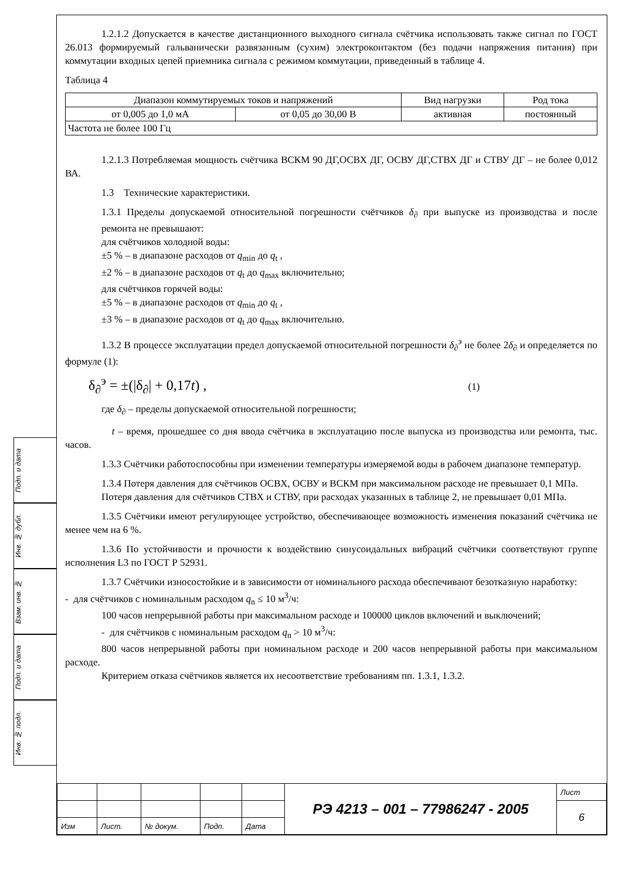Подп. и дата
Инв. № дубл.
Взам. инв. №
Подп. и дата
Инв. № подл.
1.2.1.2 Допускается в качестве дистанционного выходного сигнала счётчика использовать также сигнал по ГОСТ 26.013 формируемый гальванически развязанным (сухим) электроконтактом (без подачи напряжения питания) при коммутации входных цепей приемника сигнала с режимом коммутации, приведенный в таблице 4.
Таблица 4
| Диапазон коммутируемых токов и напряжений | | Вид нагрузки | Род тока |
| от 0,005 до 1,0 мА | от 0,05 до 30,00 В | активная | постоянный |
| Частота не более 100 Гц | | | |
1.2.1.3 Потребляемая мощность счётчика ВСКМ 90 ДГ,ОСВХ ДГ, ОСВУ ДГ,СТВХ ДГ и СТВУ ДГ – не более 0,012 ВА.
1.3 Технические характеристики.
1.3.1 Пределы допускаемой относительной погрешности счётчиков δ<sub>∂</sub> при выпуске из производства и после ремонта не превышают:
для счётчиков холодной воды:
±5 % – в диапазоне расходов от q<sub>min</sub> до q<sub>t</sub> ,
±2 % – в диапазоне расходов от q<sub>t</sub> до q<sub>max</sub> включительно;
для счётчиков горячей воды:
±5 % – в диапазоне расходов от q<sub>min</sub> до q<sub>t</sub> ,
±3 % – в диапазоне расходов от q<sub>t</sub> до q<sub>max</sub> включительно.
1.3.2 В процессе эксплуатации предел допускаемой относительной погрешности δ<sub>∂</sub><sup>э</sup> не более 2δ<sub>∂</sub> и определяется по формуле (1):
δ<sub>∂</sub><sup>э</sup> = ±(|δ<sub>∂</sub>| + 0,17t) , (1)
где δ<sub>∂</sub> – пределы допускаемой относительной погрешности;
t – время, прошедшее со дня ввода счётчика в эксплуатацию после выпуска из производства или ремонта, тыс. часов.
1.3.3 Счётчики работоспособны при изменении температуры измеряемой воды в рабочем диапазоне температур.
1.3.4 Потеря давления для счётчиков ОСВХ, ОСВУ и ВСКМ при максимальном расходе не превышает 0,1 МПа.
Потеря давления для счётчиков СТВХ и СТВУ, при расходах указанных в таблице 2, не превышает 0,01 МПа.
1.3.5 Счётчики имеют регулирующее устройство, обеспечивающее возможность изменения показаний счётчика не менее чем на 6 %.
1.3.6 По устойчивости и прочности к воздействию синусоидальных вибраций счётчики соответствуют группе исполнения L3 по ГОСТ Р 52931.
1.3.7 Счётчики износостойкие и в зависимости от номинального расхода обеспечивают безотказную наработку:
- для счётчиков с номинальным расходом q<sub>n</sub> ≤ 10 м<sup>3</sup>/ч:
100 часов непрерывной работы при максимальном расходе и 100000 циклов включений и выключений;
- для счётчиков с номинальным расходом q<sub>n</sub> > 10 м<sup>3</sup>/ч:
800 часов непрерывной работы при номинальном расходе и 200 часов непрерывной работы при максимальном расходе.
Критерием отказа счётчиков является их несоответствие требованиям пп. 1.3.1, 1.3.2.
| | | | | | РЭ 4213 – 001 – 77986247 - 2005 | Лист |
| | | | | | | 6 |
| Изм | Лист. | № докум. | Подп. | Дата | | |